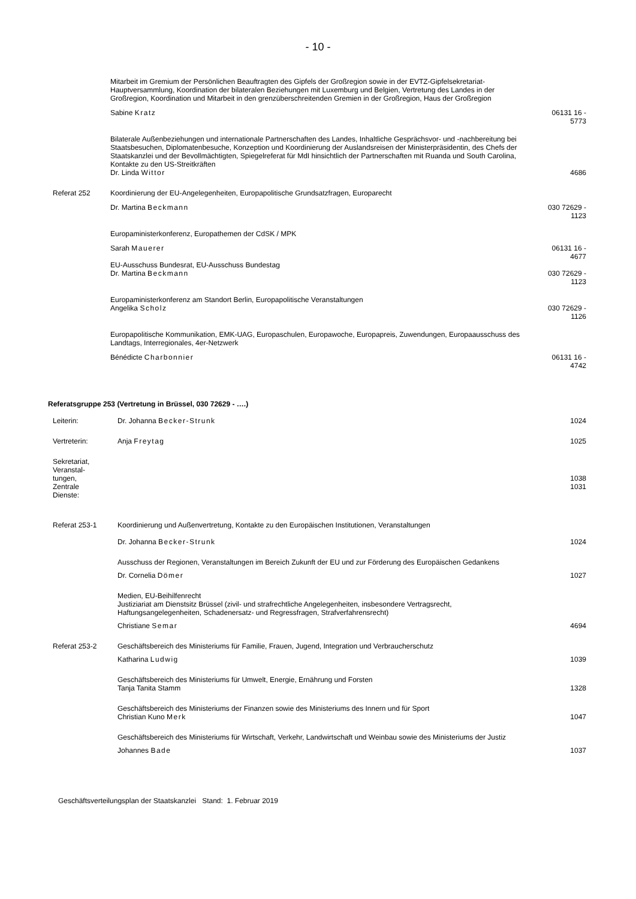- 10 -
| | Mitarbeit im Gremium der Persönlichen Beauftragten des Gipfels der Großregion sowie in der EVTZ-Gipfelsekretariat-Hauptversammlung, Koordination der bilateralen Beziehungen mit Luxemburg und Belgien, Vertretung des Landes in der Großregion, Koordination und Mitarbeit in den grenzüberschreitenden Gremien in der Großregion, Haus der Großregion | |
| | Sabine Kratz | 06131 16 - 5773 |
| | Bilaterale Außenbeziehungen und internationale Partnerschaften des Landes, Inhaltliche Gesprächsvor- und -nachbereitung bei Staatsbesuchen, Diplomatenbesuche, Konzeption und Koordinierung der Auslandsreisen der Ministerpräsidentin, des Chefs der Staatskanzlei und der Bevollmächtigten, Spiegelreferat für MdI hinsichtlich der Partnerschaften mit Ruanda und South Carolina, Kontakte zu den US-Streitkräften Dr. Linda Wittor | 4686 |
| Referat 252 | Koordinierung der EU-Angelegenheiten, Europapolitische Grundsatzfragen, Europarecht | |
| | Dr. Martina Beckmann | 030 72629 - 1123 |
| | Europaministerkonferenz, Europathemen der CdSK / MPK | |
| | Sarah Mauerer | 06131 16 - 4677 |
| | EU-Ausschuss Bundesrat, EU-Ausschuss Bundestag Dr. Martina Beckmann | 030 72629 - 1123 |
| | Europaministerkonferenz am Standort Berlin, Europapolitische Veranstaltungen Angelika Scholz | 030 72629 - 1126 |
| | Europapolitische Kommunikation, EMK-UAG, Europaschulen, Europawoche, Europapreis, Zuwendungen, Europaausschuss des Landtags, Interregionales, 4er-Netzwerk | |
| | Bénédicte Charbonnier | 06131 16 - 4742 |
Referatsgruppe 253 (Vertretung in Brüssel, 030 72629 - ….)
| Leiterin: | Dr. Johanna Becker-Strunk | 1024 |
| Vertreterin: | Anja Freytag | 1025 |
| Sekretariat, Veranstal- tungen, Zentrale Dienste: | | 1038 1031 |
| Referat 253-1 | Koordinierung und Außenvertretung, Kontakte zu den Europäischen Institutionen, Veranstaltungen | |
| | Dr. Johanna Becker-Strunk | 1024 |
| | Ausschuss der Regionen, Veranstaltungen im Bereich Zukunft der EU und zur Förderung des Europäischen Gedankens | |
| | Dr. Cornelia Dömer | 1027 |
| | Medien, EU-Beihilfenrecht Justiziariat am Dienstsitz Brüssel (zivil- und strafrechtliche Angelegenheiten, insbesondere Vertragsrecht, Haftungsangelegenheiten, Schadenersatz- und Regressfragen, Strafverfahrensrecht) | |
| | Christiane Semar | 4694 |
| Referat 253-2 | Geschäftsbereich des Ministeriums für Familie, Frauen, Jugend, Integration und Verbraucherschutz | |
| | Katharina Ludwig | 1039 |
| | Geschäftsbereich des Ministeriums für Umwelt, Energie, Ernährung und Forsten Tanja Tanita Stamm | 1328 |
| | Geschäftsbereich des Ministeriums der Finanzen sowie des Ministeriums des Innern und für Sport Christian Kuno Merk | 1047 |
| | Geschäftsbereich des Ministeriums für Wirtschaft, Verkehr, Landwirtschaft und Weinbau sowie des Ministeriums der Justiz | |
| | Johannes Bade | 1037 |
Geschäftsverteilungsplan der Staatskanzlei Stand: 1. Februar 2019